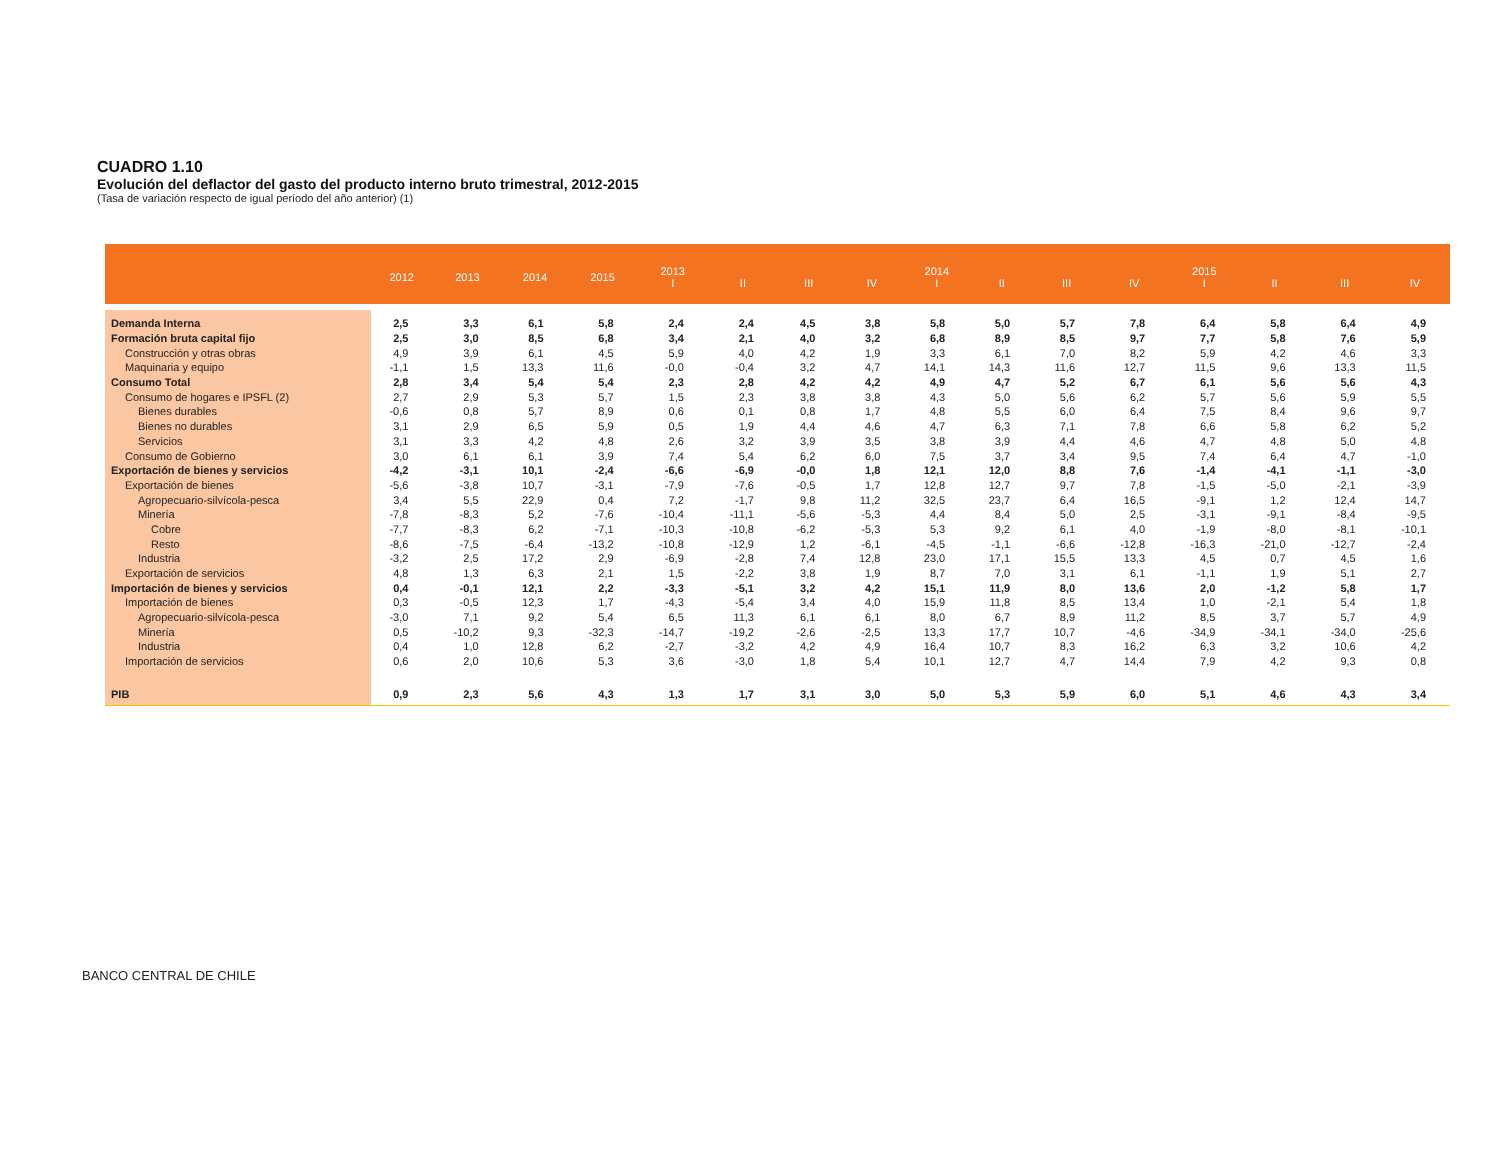CUADRO 1.10
Evolución del deflactor del gasto del producto interno bruto trimestral, 2012-2015
(Tasa de variación respecto de igual período del año anterior) (1)
| | 2012 | 2013 | 2014 | 2015 | 2013 I | II | III | IV | 2014 I | II | III | IV | 2015 I | II | III | IV |
| --- | --- | --- | --- | --- | --- | --- | --- | --- | --- | --- | --- | --- | --- | --- | --- | --- |
| Demanda Interna | 2,5 | 3,3 | 6,1 | 5,8 | 2,4 | 2,4 | 4,5 | 3,8 | 5,8 | 5,0 | 5,7 | 7,8 | 6,4 | 5,8 | 6,4 | 4,9 |
| Formación bruta capital fijo | 2,5 | 3,0 | 8,5 | 6,8 | 3,4 | 2,1 | 4,0 | 3,2 | 6,8 | 8,9 | 8,5 | 9,7 | 7,7 | 5,8 | 7,6 | 5,9 |
| Construcción y otras obras | 4,9 | 3,9 | 6,1 | 4,5 | 5,9 | 4,0 | 4,2 | 1,9 | 3,3 | 6,1 | 7,0 | 8,2 | 5,9 | 4,2 | 4,6 | 3,3 |
| Maquinaria y equipo | -1,1 | 1,5 | 13,3 | 11,6 | -0,0 | -0,4 | 3,2 | 4,7 | 14,1 | 14,3 | 11,6 | 12,7 | 11,5 | 9,6 | 13,3 | 11,5 |
| Consumo Total | 2,8 | 3,4 | 5,4 | 5,4 | 2,3 | 2,8 | 4,2 | 4,2 | 4,9 | 4,7 | 5,2 | 6,7 | 6,1 | 5,6 | 5,6 | 4,3 |
| Consumo de hogares e IPSFL (2) | 2,7 | 2,9 | 5,3 | 5,7 | 1,5 | 2,3 | 3,8 | 3,8 | 4,3 | 5,0 | 5,6 | 6,2 | 5,7 | 5,6 | 5,9 | 5,5 |
| Bienes durables | -0,6 | 0,8 | 5,7 | 8,9 | 0,6 | 0,1 | 0,8 | 1,7 | 4,8 | 5,5 | 6,0 | 6,4 | 7,5 | 8,4 | 9,6 | 9,7 |
| Bienes no durables | 3,1 | 2,9 | 6,5 | 5,9 | 0,5 | 1,9 | 4,4 | 4,6 | 4,7 | 6,3 | 7,1 | 7,8 | 6,6 | 5,8 | 6,2 | 5,2 |
| Servicios | 3,1 | 3,3 | 4,2 | 4,8 | 2,6 | 3,2 | 3,9 | 3,5 | 3,8 | 3,9 | 4,4 | 4,6 | 4,7 | 4,8 | 5,0 | 4,8 |
| Consumo de Gobierno | 3,0 | 6,1 | 6,1 | 3,9 | 7,4 | 5,4 | 6,2 | 6,0 | 7,5 | 3,7 | 3,4 | 9,5 | 7,4 | 6,4 | 4,7 | -1,0 |
| Exportación de bienes y servicios | -4,2 | -3,1 | 10,1 | -2,4 | -6,6 | -6,9 | -0,0 | 1,8 | 12,1 | 12,0 | 8,8 | 7,6 | -1,4 | -4,1 | -1,1 | -3,0 |
| Exportación de bienes | -5,6 | -3,8 | 10,7 | -3,1 | -7,9 | -7,6 | -0,5 | 1,7 | 12,8 | 12,7 | 9,7 | 7,8 | -1,5 | -5,0 | -2,1 | -3,9 |
| Agropecuario-silvícola-pesca | 3,4 | 5,5 | 22,9 | 0,4 | 7,2 | -1,7 | 9,8 | 11,2 | 32,5 | 23,7 | 6,4 | 16,5 | -9,1 | 1,2 | 12,4 | 14,7 |
| Minería | -7,8 | -8,3 | 5,2 | -7,6 | -10,4 | -11,1 | -5,6 | -5,3 | 4,4 | 8,4 | 5,0 | 2,5 | -3,1 | -9,1 | -8,4 | -9,5 |
| Cobre | -7,7 | -8,3 | 6,2 | -7,1 | -10,3 | -10,8 | -6,2 | -5,3 | 5,3 | 9,2 | 6,1 | 4,0 | -1,9 | -8,0 | -8,1 | -10,1 |
| Resto | -8,6 | -7,5 | -6,4 | -13,2 | -10,8 | -12,9 | 1,2 | -6,1 | -4,5 | -1,1 | -6,6 | -12,8 | -16,3 | -21,0 | -12,7 | -2,4 |
| Industria | -3,2 | 2,5 | 17,2 | 2,9 | -6,9 | -2,8 | 7,4 | 12,8 | 23,0 | 17,1 | 15,5 | 13,3 | 4,5 | 0,7 | 4,5 | 1,6 |
| Exportación de servicios | 4,8 | 1,3 | 6,3 | 2,1 | 1,5 | -2,2 | 3,8 | 1,9 | 8,7 | 7,0 | 3,1 | 6,1 | -1,1 | 1,9 | 5,1 | 2,7 |
| Importación de bienes y servicios | 0,4 | -0,1 | 12,1 | 2,2 | -3,3 | -5,1 | 3,2 | 4,2 | 15,1 | 11,9 | 8,0 | 13,6 | 2,0 | -1,2 | 5,8 | 1,7 |
| Importación de bienes | 0,3 | -0,5 | 12,3 | 1,7 | -4,3 | -5,4 | 3,4 | 4,0 | 15,9 | 11,8 | 8,5 | 13,4 | 1,0 | -2,1 | 5,4 | 1,8 |
| Agropecuario-silvícola-pesca | -3,0 | 7,1 | 9,2 | 5,4 | 6,5 | 11,3 | 6,1 | 6,1 | 8,0 | 6,7 | 8,9 | 11,2 | 8,5 | 3,7 | 5,7 | 4,9 |
| Minería | 0,5 | -10,2 | 9,3 | -32,3 | -14,7 | -19,2 | -2,6 | -2,5 | 13,3 | 17,7 | 10,7 | -4,6 | -34,9 | -34,1 | -34,0 | -25,6 |
| Industria | 0,4 | 1,0 | 12,8 | 6,2 | -2,7 | -3,2 | 4,2 | 4,9 | 16,4 | 10,7 | 8,3 | 16,2 | 6,3 | 3,2 | 10,6 | 4,2 |
| Importación de servicios | 0,6 | 2,0 | 10,6 | 5,3 | 3,6 | -3,0 | 1,8 | 5,4 | 10,1 | 12,7 | 4,7 | 14,4 | 7,9 | 4,2 | 9,3 | 0,8 |
| PIB | 0,9 | 2,3 | 5,6 | 4,3 | 1,3 | 1,7 | 3,1 | 3,0 | 5,0 | 5,3 | 5,9 | 6,0 | 5,1 | 4,6 | 4,3 | 3,4 |
BANCO CENTRAL DE CHILE